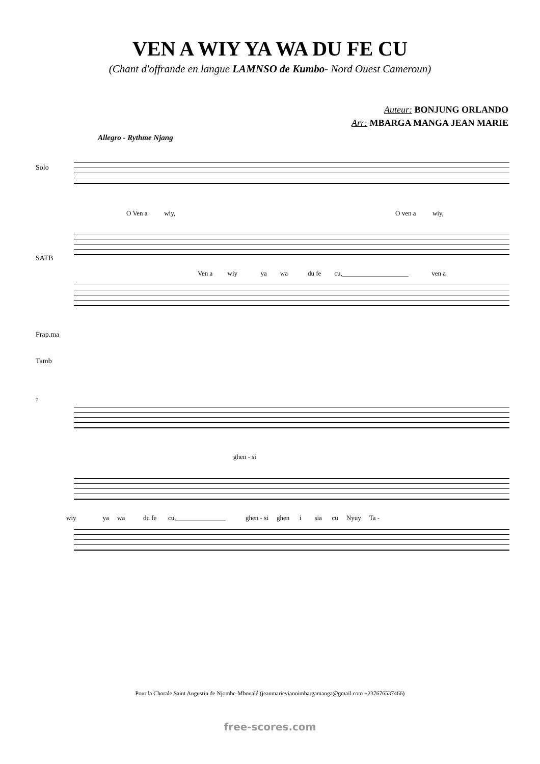VEN A WIY YA WA DU FE CU
(Chant d'offrande en langue LAMNSO de Kumbo- Nord Ouest Cameroun)
Auteur: BONJUNG ORLANDO
Arr: MBARGA MANGA JEAN MARIE
Allegro - Rythme Njang
Solo
O Ven a wiy, O ven a wiy,
SATB
Ven a wiy ya wa du fe cu,____________________ ven a
Frap.ma
Tamb
7
ghen - si
wiy ya wa du fe cu,_______________ ghen - si ghen i sia cu Nyuy Ta -
Pour la Chorale Saint Augustin de Njombe-Mboualé (jeanmarieviannimbargamanga@gmail.com +237676537466)
free-scores.com